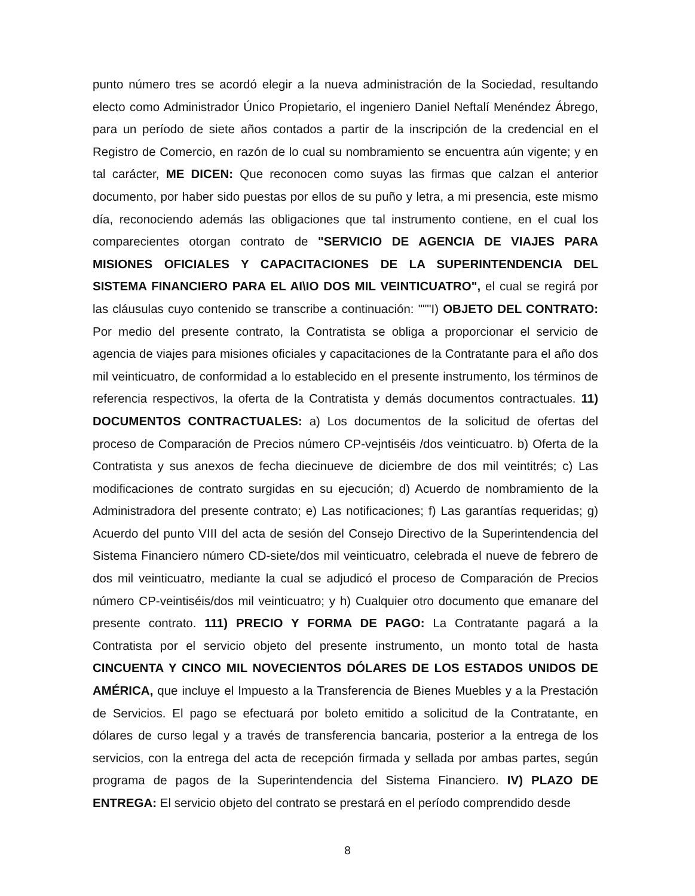punto número tres se acordó elegir a la nueva administración de la Sociedad, resultando electo como Administrador Único Propietario, el ingeniero Daniel Neftalí Menéndez Ábrego, para un período de siete años contados a partir de la inscripción de la credencial en el Registro de Comercio, en razón de lo cual su nombramiento se encuentra aún vigente; y en tal carácter, ME DICEN: Que reconocen como suyas las firmas que calzan el anterior documento, por haber sido puestas por ellos de su puño y letra, a mi presencia, este mismo día, reconociendo además las obligaciones que tal instrumento contiene, en el cual los comparecientes otorgan contrato de "SERVICIO DE AGENCIA DE VIAJES PARA MISIONES OFICIALES Y CAPACITACIONES DE LA SUPERINTENDENCIA DEL SISTEMA FINANCIERO PARA EL AI\IO DOS MIL VEINTICUATRO", el cual se regirá por las cláusulas cuyo contenido se transcribe a continuación: """I) OBJETO DEL CONTRATO: Por medio del presente contrato, la Contratista se obliga a proporcionar el servicio de agencia de viajes para misiones oficiales y capacitaciones de la Contratante para el año dos mil veinticuatro, de conformidad a lo establecido en el presente instrumento, los términos de referencia respectivos, la oferta de la Contratista y demás documentos contractuales. 11) DOCUMENTOS CONTRACTUALES: a) Los documentos de la solicitud de ofertas del proceso de Comparación de Precios número CP-vejntiséis /dos veinticuatro. b) Oferta de la Contratista y sus anexos de fecha diecinueve de diciembre de dos mil veintitrés; c) Las modificaciones de contrato surgidas en su ejecución; d) Acuerdo de nombramiento de la Administradora del presente contrato; e) Las notificaciones; f) Las garantías requeridas; g) Acuerdo del punto VIII del acta de sesión del Consejo Directivo de la Superintendencia del Sistema Financiero número CD-siete/dos mil veinticuatro, celebrada el nueve de febrero de dos mil veinticuatro, mediante la cual se adjudicó el proceso de Comparación de Precios número CP-veintiséis/dos mil veinticuatro; y h) Cualquier otro documento que emanare del presente contrato. 111) PRECIO Y FORMA DE PAGO: La Contratante pagará a la Contratista por el servicio objeto del presente instrumento, un monto total de hasta CINCUENTA Y CINCO MIL NOVECIENTOS DÓLARES DE LOS ESTADOS UNIDOS DE AMÉRICA, que incluye el Impuesto a la Transferencia de Bienes Muebles y a la Prestación de Servicios. El pago se efectuará por boleto emitido a solicitud de la Contratante, en dólares de curso legal y a través de transferencia bancaria, posterior a la entrega de los servicios, con la entrega del acta de recepción firmada y sellada por ambas partes, según programa de pagos de la Superintendencia del Sistema Financiero. IV) PLAZO DE ENTREGA: El servicio objeto del contrato se prestará en el período comprendido desde
8